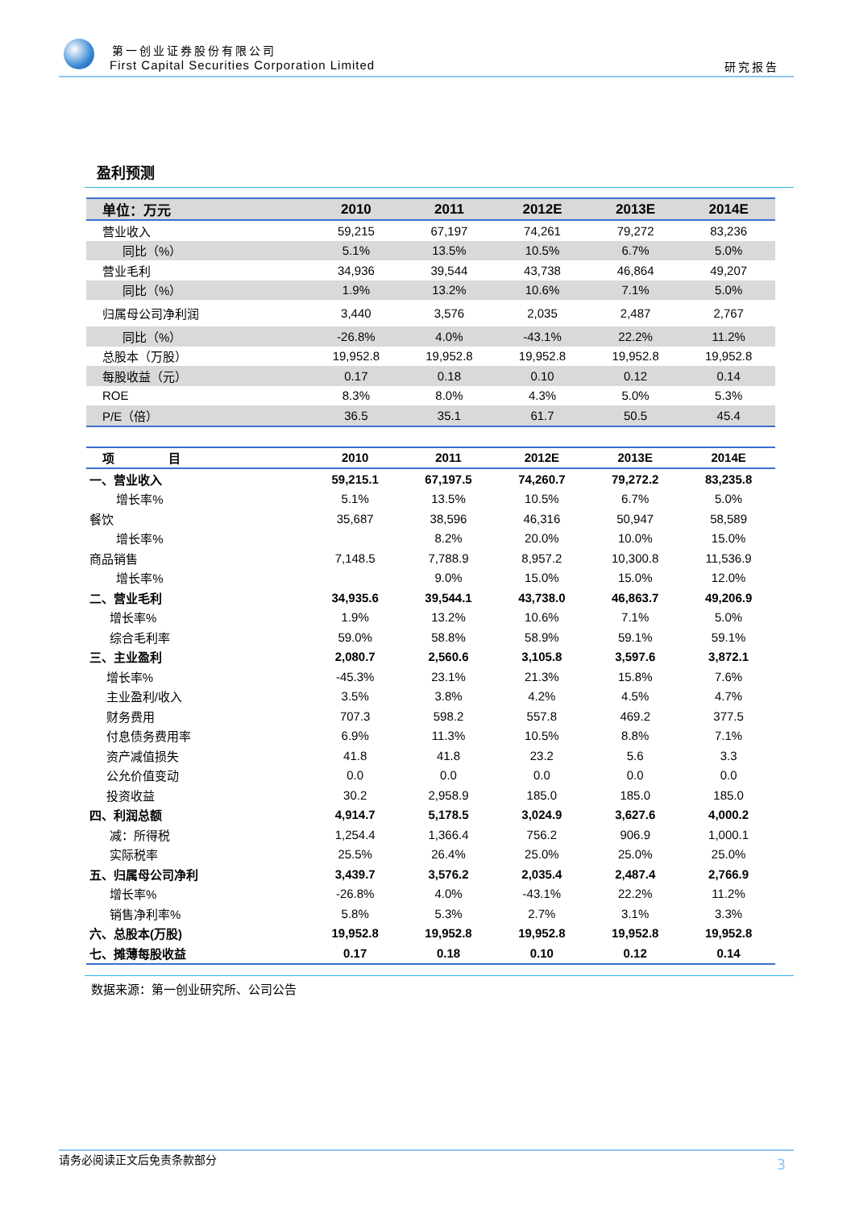第一创业证券股份有限公司
First Capital Securities Corporation Limited
研究报告
盈利预测
| 单位：万元 | 2010 | 2011 | 2012E | 2013E | 2014E |
| --- | --- | --- | --- | --- | --- |
| 营业收入 | 59,215 | 67,197 | 74,261 | 79,272 | 83,236 |
| 同比（%） | 5.1% | 13.5% | 10.5% | 6.7% | 5.0% |
| 营业毛利 | 34,936 | 39,544 | 43,738 | 46,864 | 49,207 |
| 同比（%） | 1.9% | 13.2% | 10.6% | 7.1% | 5.0% |
| 归属母公司净利润 | 3,440 | 3,576 | 2,035 | 2,487 | 2,767 |
| 同比（%） | -26.8% | 4.0% | -43.1% | 22.2% | 11.2% |
| 总股本（万股） | 19,952.8 | 19,952.8 | 19,952.8 | 19,952.8 | 19,952.8 |
| 每股收益（元） | 0.17 | 0.18 | 0.10 | 0.12 | 0.14 |
| ROE | 8.3% | 8.0% | 4.3% | 5.0% | 5.3% |
| P/E（倍） | 36.5 | 35.1 | 61.7 | 50.5 | 45.4 |
| 项 目 | 2010 | 2011 | 2012E | 2013E | 2014E |
| --- | --- | --- | --- | --- | --- |
| 一、营业收入 | 59,215.1 | 67,197.5 | 74,260.7 | 79,272.2 | 83,235.8 |
| 增长率% | 5.1% | 13.5% | 10.5% | 6.7% | 5.0% |
| 餐饮 | 35,687 | 38,596 | 46,316 | 50,947 | 58,589 |
| 增长率% | | 8.2% | 20.0% | 10.0% | 15.0% |
| 商品销售 | 7,148.5 | 7,788.9 | 8,957.2 | 10,300.8 | 11,536.9 |
| 增长率% | | 9.0% | 15.0% | 15.0% | 12.0% |
| 二、营业毛利 | 34,935.6 | 39,544.1 | 43,738.0 | 46,863.7 | 49,206.9 |
| 增长率% | 1.9% | 13.2% | 10.6% | 7.1% | 5.0% |
| 综合毛利率 | 59.0% | 58.8% | 58.9% | 59.1% | 59.1% |
| 三、主业盈利 | 2,080.7 | 2,560.6 | 3,105.8 | 3,597.6 | 3,872.1 |
| 增长率% | -45.3% | 23.1% | 21.3% | 15.8% | 7.6% |
| 主业盈利/收入 | 3.5% | 3.8% | 4.2% | 4.5% | 4.7% |
| 财务费用 | 707.3 | 598.2 | 557.8 | 469.2 | 377.5 |
| 付息债务费用率 | 6.9% | 11.3% | 10.5% | 8.8% | 7.1% |
| 资产减值损失 | 41.8 | 41.8 | 23.2 | 5.6 | 3.3 |
| 公允价值变动 | 0.0 | 0.0 | 0.0 | 0.0 | 0.0 |
| 投资收益 | 30.2 | 2,958.9 | 185.0 | 185.0 | 185.0 |
| 四、利润总额 | 4,914.7 | 5,178.5 | 3,024.9 | 3,627.6 | 4,000.2 |
| 减：所得税 | 1,254.4 | 1,366.4 | 756.2 | 906.9 | 1,000.1 |
| 实际税率 | 25.5% | 26.4% | 25.0% | 25.0% | 25.0% |
| 五、归属母公司净利 | 3,439.7 | 3,576.2 | 2,035.4 | 2,487.4 | 2,766.9 |
| 增长率% | -26.8% | 4.0% | -43.1% | 22.2% | 11.2% |
| 销售净利率% | 5.8% | 5.3% | 2.7% | 3.1% | 3.3% |
| 六、总股本(万股) | 19,952.8 | 19,952.8 | 19,952.8 | 19,952.8 | 19,952.8 |
| 七、摊薄每股收益 | 0.17 | 0.18 | 0.10 | 0.12 | 0.14 |
数据来源：第一创业研究所、公司公告
请务必阅读正文后免责条款部分 3